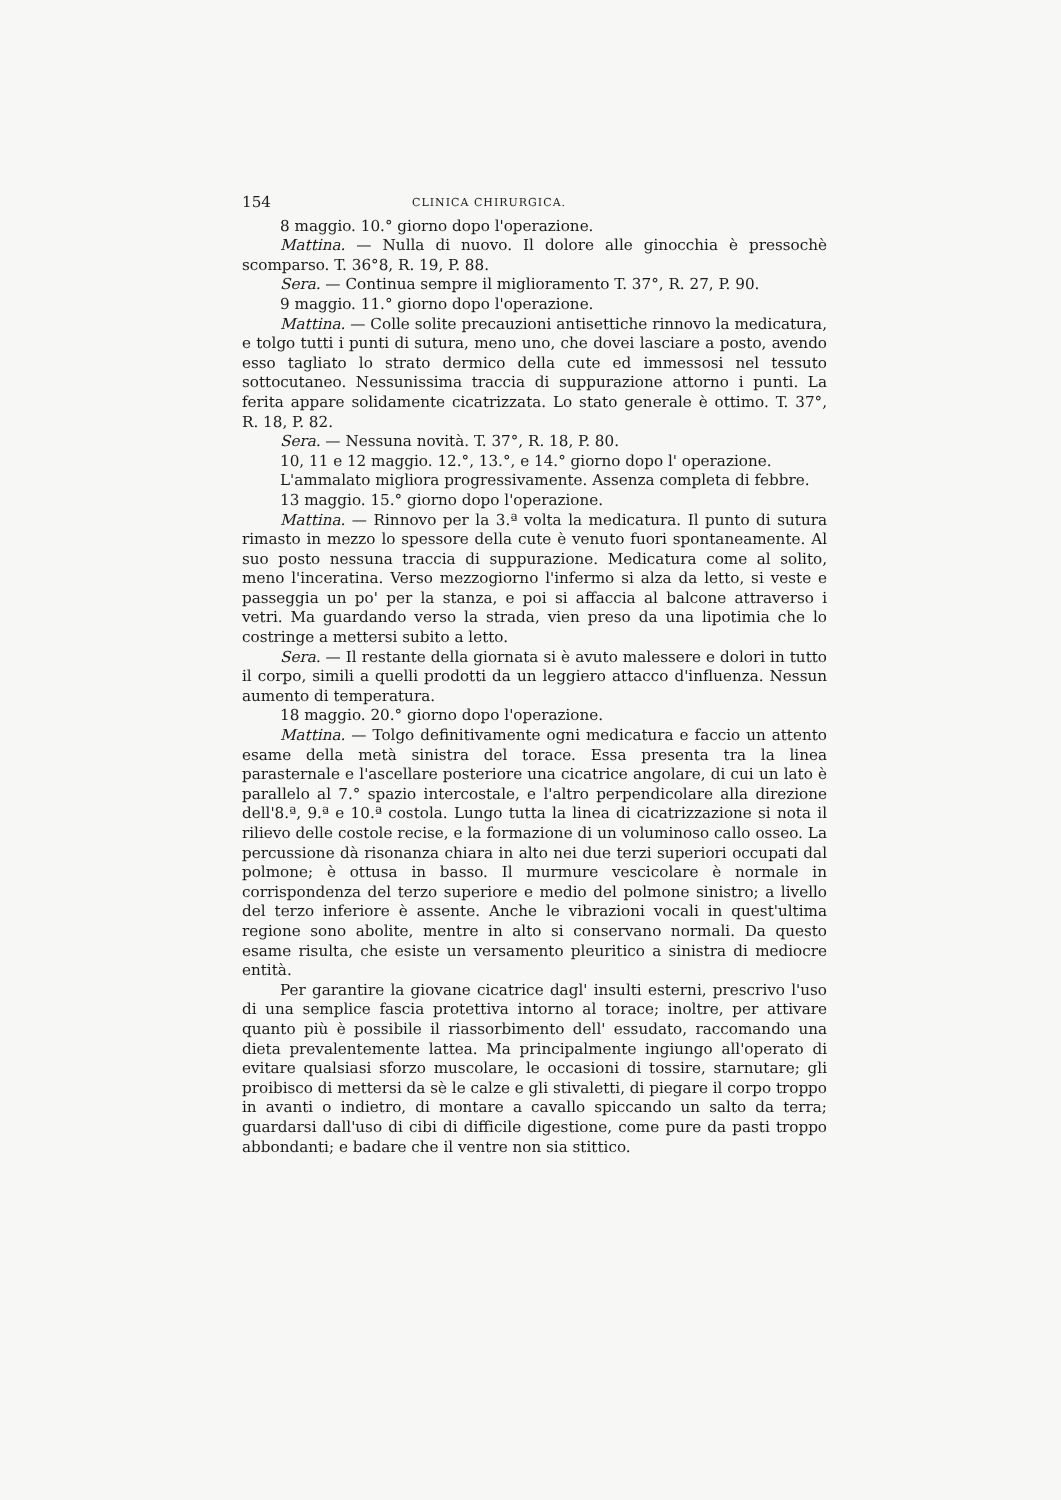154 CLINICA CHIRURGICA.
8 maggio. 10.° giorno dopo l'operazione.
Mattina. — Nulla di nuovo. Il dolore alle ginocchia è pressochè scomparso. T. 36°8, R. 19, P. 88.
Sera. — Continua sempre il miglioramento T. 37°, R. 27, P. 90.
9 maggio. 11.° giorno dopo l'operazione.
Mattina. — Colle solite precauzioni antisettiche rinnovo la medicatura, e tolgo tutti i punti di sutura, meno uno, che dovei lasciare a posto, avendo esso tagliato lo strato dermico della cute ed immessosi nel tessuto sottocutaneo. Nessunissima traccia di suppurazione attorno i punti. La ferita appare solidamente cicatrizzata. Lo stato generale è ottimo. T. 37°, R. 18, P. 82.
Sera. — Nessuna novità. T. 37°, R. 18, P. 80.
10, 11 e 12 maggio. 12.°, 13.°, e 14.° giorno dopo l' operazione.
L'ammalato migliora progressivamente. Assenza completa di febbre.
13 maggio. 15.° giorno dopo l'operazione.
Mattina. — Rinnovo per la 3.ª volta la medicatura. Il punto di sutura rimasto in mezzo lo spessore della cute è venuto fuori spontaneamente. Al suo posto nessuna traccia di suppurazione. Medicatura come al solito, meno l'inceratina. Verso mezzogiorno l'infermo si alza da letto, si veste e passeggia un po' per la stanza, e poi si affaccia al balcone attraverso i vetri. Ma guardando verso la strada, vien preso da una lipotimia che lo costringe a mettersi subito a letto.
Sera. — Il restante della giornata si è avuto malessere e dolori in tutto il corpo, simili a quelli prodotti da un leggiero attacco d'influenza. Nessun aumento di temperatura.
18 maggio. 20.° giorno dopo l'operazione.
Mattina. — Tolgo definitivamente ogni medicatura e faccio un attento esame della metà sinistra del torace. Essa presenta tra la linea parasternale e l'ascellare posteriore una cicatrice angolare, di cui un lato è parallelo al 7.° spazio intercostale, e l'altro perpendicolare alla direzione dell'8.ª, 9.ª e 10.ª costola. Lungo tutta la linea di cicatrizzazione si nota il rilievo delle costole recise, e la formazione di un voluminoso callo osseo. La percussione dà risonanza chiara in alto nei due terzi superiori occupati dal polmone; è ottusa in basso. Il murmure vescicolare è normale in corrispondenza del terzo superiore e medio del polmone sinistro; a livello del terzo inferiore è assente. Anche le vibrazioni vocali in quest'ultima regione sono abolite, mentre in alto si conservano normali. Da questo esame risulta, che esiste un versamento pleuritico a sinistra di mediocre entità.
Per garantire la giovane cicatrice dagl' insulti esterni, prescrivo l'uso di una semplice fascia protettiva intorno al torace; inoltre, per attivare quanto più è possibile il riassorbimento dell' essudato, raccomando una dieta prevalentemente lattea. Ma principalmente ingiungo all'operato di evitare qualsiasi sforzo muscolare, le occasioni di tossire, starnutare; gli proibisco di mettersi da sè le calze e gli stivaletti, di piegare il corpo troppo in avanti o indietro, di montare a cavallo spiccando un salto da terra; guardarsi dall'uso di cibi di difficile digestione, come pure da pasti troppo abbondanti; e badare che il ventre non sia stittico.